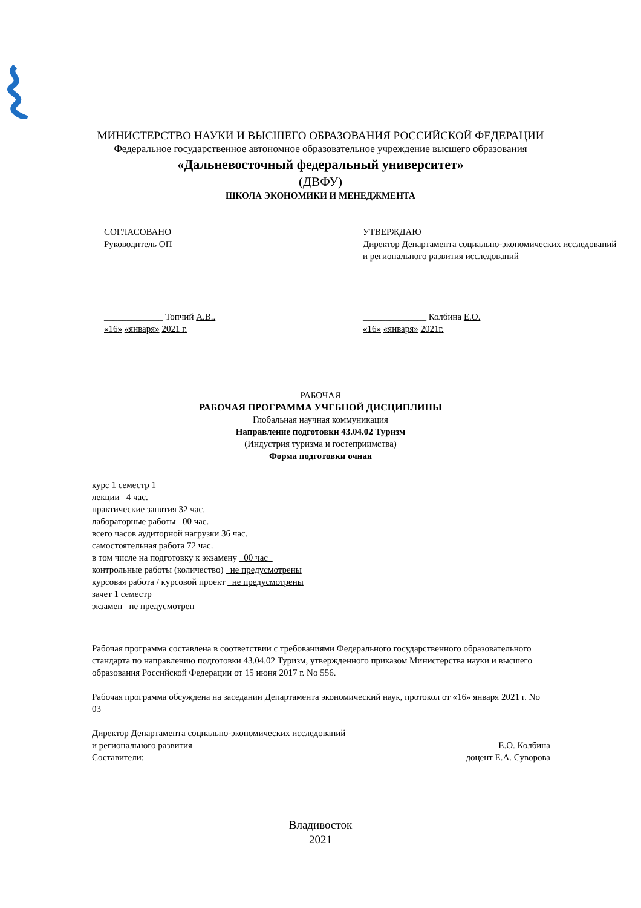МИНИСТЕРСТВО НАУКИ И ВЫСШЕГО ОБРАЗОВАНИЯ РОССИЙСКОЙ ФЕДЕРАЦИИ
Федеральное государственное автономное образовательное учреждение высшего образования
«Дальневосточный федеральный университет»
(ДВФУ)
ШКОЛА ЭКОНОМИКИ И МЕНЕДЖМЕНТА
СОГЛАСОВАНО
Руководитель ОП
_____________ Топчий А.В..
«16» «января» 2021 г.
УТВЕРЖДАЮ
Директор Департамента социально-экономических исследований и регионального развития исследований
______________ Колбина Е.О.
«16» «января» 2021г.
РАБОЧАЯ
РАБОЧАЯ ПРОГРАММА УЧЕБНОЙ ДИСЦИПЛИНЫ
Глобальная научная коммуникация
Направление подготовки 43.04.02 Туризм
(Индустрия туризма и гостеприимства)
Форма подготовки очная
курс 1 семестр 1
лекции _4 час._
практические занятия 32 час.
лабораторные работы _00 час._
всего часов аудиторной нагрузки 36 час.
самостоятельная работа 72 час.
в том числе на подготовку к экзамену _00 час_
контрольные работы (количество) _не предусмотрены
курсовая работа / курсовой проект _не предусмотрены
зачет 1 семестр
экзамен _не предусмотрен_
Рабочая программа составлена в соответствии с требованиями Федерального государственного образовательного стандарта по направлению подготовки 43.04.02 Туризм, утвержденного приказом Министерства науки и высшего образования Российской Федерации от 15 июня 2017 г. No 556.
Рабочая программа обсуждена на заседании Департамента экономический наук, протокол от «16» января 2021 г. No 03
Директор Департамента социально-экономических исследований
и регионального развития Е.О. Колбина
Составители: доцент Е.А. Суворова
Владивосток
2021